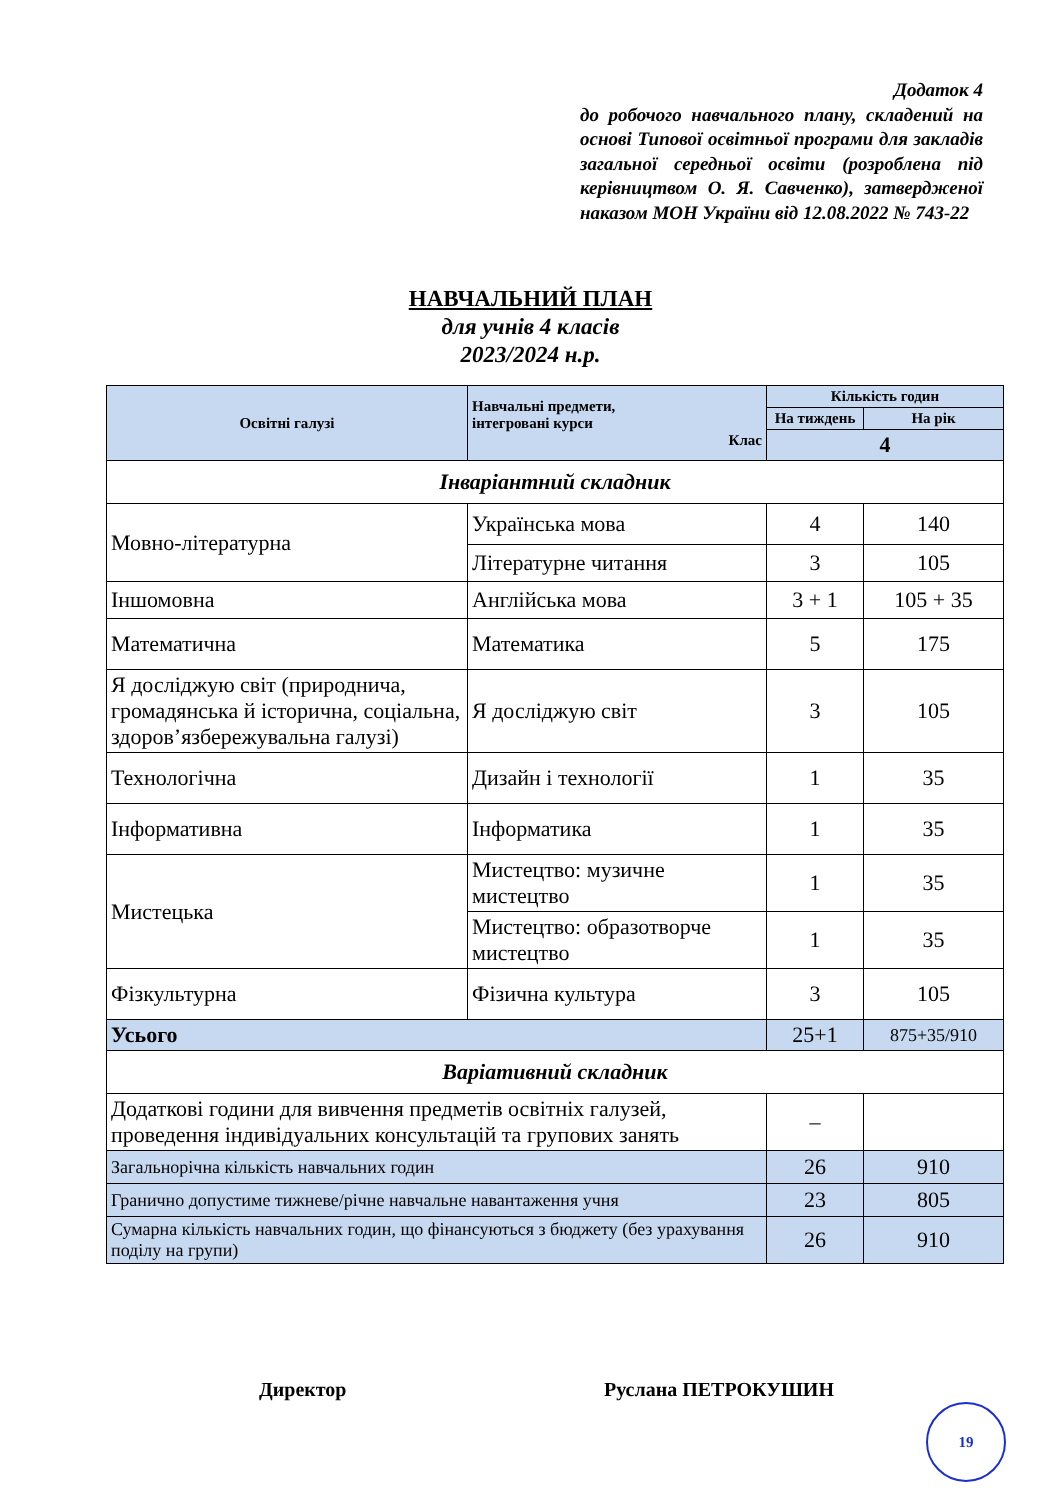Додаток 4
до робочого навчального плану, складений на основі Типової освітньої програми для закладів загальної середньої освіти (розроблена під керівництвом О. Я. Савченко), затвердженої наказом МОН України від 12.08.2022 № 743-22
НАВЧАЛЬНИЙ ПЛАН
для учнів 4 класів
2023/2024 н.р.
| Освітні галузі | Навчальні предмети, інтегровані курси Клас | Кількість годин | |
| --- | --- | --- | --- |
| | | На тиждень | На рік |
| | | 4 | |
| Інваріантний складник | | | |
| Мовно-літературна | Українська мова | 4 | 140 |
| | Літературне читання | 3 | 105 |
| Іншомовна | Англійська мова | 3 + 1 | 105 + 35 |
| Математична | Математика | 5 | 175 |
| Я досліджую світ (природнича, громадянська й історична, соціальна, здоров’язбережувальна галузі) | Я досліджую світ | 3 | 105 |
| Технологічна | Дизайн і технології | 1 | 35 |
| Інформативна | Інформатика | 1 | 35 |
| Мистецька | Мистецтво: музичне мистецтво | 1 | 35 |
| | Мистецтво: образотворче мистецтво | 1 | 35 |
| Фізкультурна | Фізична культура | 3 | 105 |
| Усього | | 25+1 | 875+35/910 |
| Варіативний складник | | | |
| Додаткові години для вивчення предметів освітніх галузей, проведення індивідуальних консультацій та групових занять | | – | |
| Загальнорічна кількість навчальних годин | | 26 | 910 |
| Гранично допустиме тижневе/річне навчальне навантаження учня | | 23 | 805 |
| Сумарна кількість навчальних годин, що фінансуються з бюджету (без урахування поділу на групи) | | 26 | 910 |
Директор Руслана ПЕТРОКУШИН
19